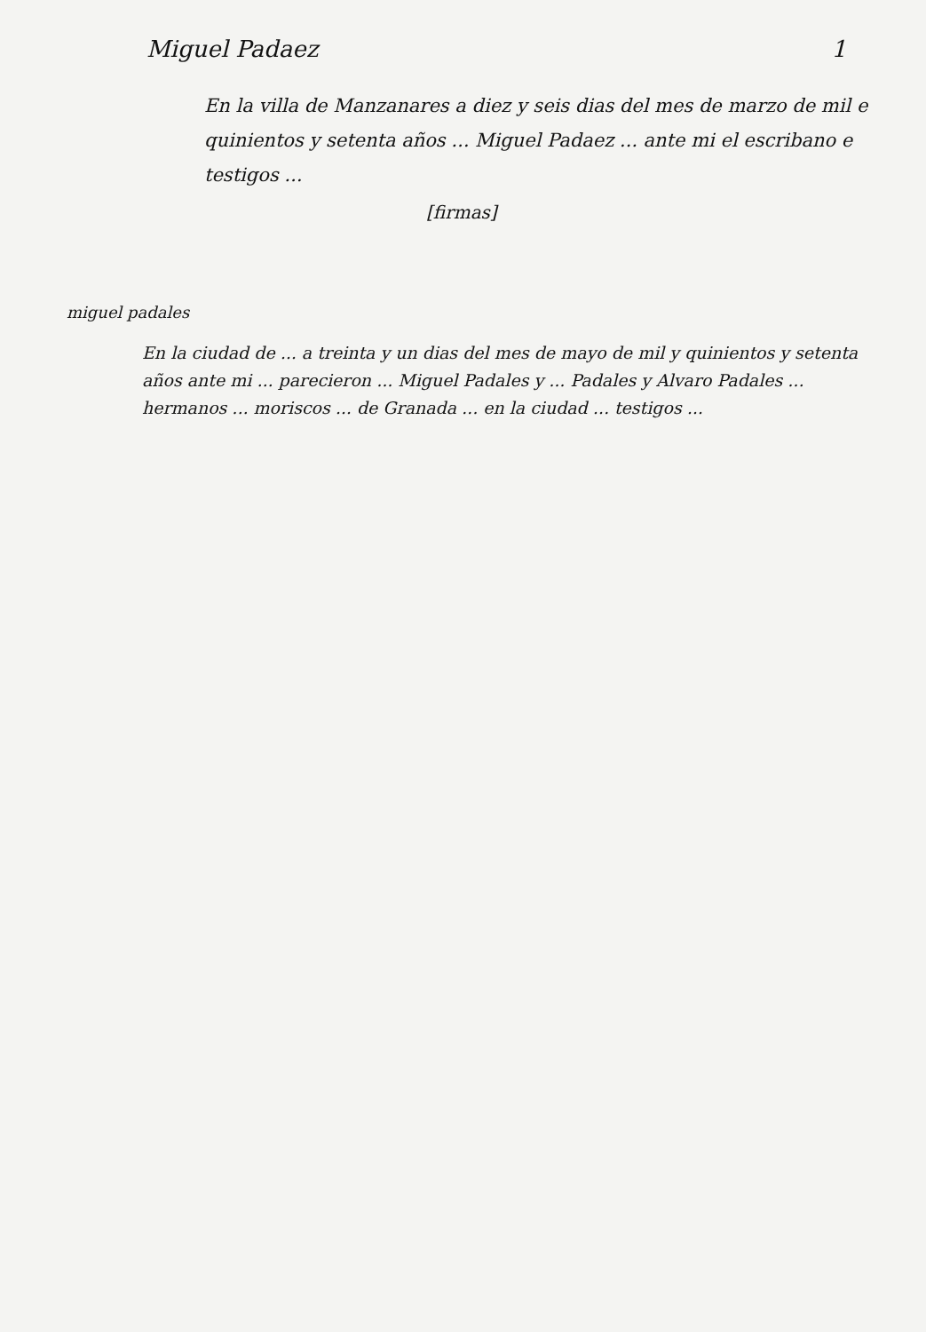Miguel Padaez 1
En la villa de Manzanares a diez y seis dias del mes de marzo de mil e quinientos y setenta años ... Miguel Padaez ... ante mi el escribano e testigos ...
[firmas]
miguel padales
En la ciudad de ... a treinta y un dias del mes de mayo de mil y quinientos y setenta años ante mi ... parecieron ... Miguel Padales y ... Padales y Alvaro Padales ... hermanos ... moriscos ... de Granada ... en la ciudad ... testigos ...